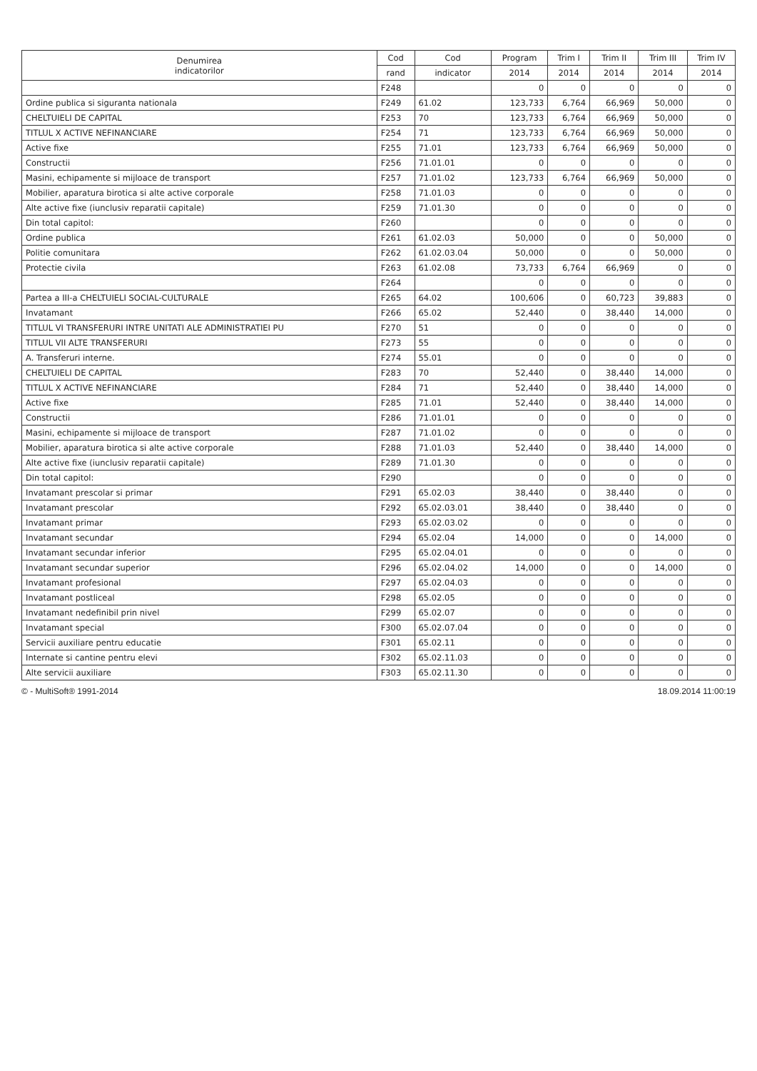| Denumirea indicatorilor | Cod | Cod | Program | Trim I | Trim II | Trim III | Trim IV |
| --- | --- | --- | --- | --- | --- | --- | --- |
| | rand | indicator | 2014 | 2014 | 2014 | 2014 | 2014 |
| | F248 | | 0 | 0 | 0 | 0 | 0 |
| Ordine publica si siguranta nationala | F249 | 61.02 | 123,733 | 6,764 | 66,969 | 50,000 | 0 |
| CHELTUIELI DE CAPITAL | F253 | 70 | 123,733 | 6,764 | 66,969 | 50,000 | 0 |
| TITLUL X ACTIVE NEFINANCIARE | F254 | 71 | 123,733 | 6,764 | 66,969 | 50,000 | 0 |
| Active fixe | F255 | 71.01 | 123,733 | 6,764 | 66,969 | 50,000 | 0 |
| Constructii | F256 | 71.01.01 | 0 | 0 | 0 | 0 | 0 |
| Masini, echipamente si mijloace de transport | F257 | 71.01.02 | 123,733 | 6,764 | 66,969 | 50,000 | 0 |
| Mobilier, aparatura birotica si alte active corporale | F258 | 71.01.03 | 0 | 0 | 0 | 0 | 0 |
| Alte active fixe (iunclusiv reparatii capitale) | F259 | 71.01.30 | 0 | 0 | 0 | 0 | 0 |
| Din total capitol: | F260 | | 0 | 0 | 0 | 0 | 0 |
| Ordine publica | F261 | 61.02.03 | 50,000 | 0 | 0 | 50,000 | 0 |
| Politie comunitara | F262 | 61.02.03.04 | 50,000 | 0 | 0 | 50,000 | 0 |
| Protectie civila | F263 | 61.02.08 | 73,733 | 6,764 | 66,969 | 0 | 0 |
| | F264 | | 0 | 0 | 0 | 0 | 0 |
| Partea a III-a CHELTUIELI SOCIAL-CULTURALE | F265 | 64.02 | 100,606 | 0 | 60,723 | 39,883 | 0 |
| Invatamant | F266 | 65.02 | 52,440 | 0 | 38,440 | 14,000 | 0 |
| TITLUL VI TRANSFERURI INTRE UNITATI ALE ADMINISTRATIEI PU | F270 | 51 | 0 | 0 | 0 | 0 | 0 |
| TITLUL VII ALTE TRANSFERURI | F273 | 55 | 0 | 0 | 0 | 0 | 0 |
| A. Transferuri interne. | F274 | 55.01 | 0 | 0 | 0 | 0 | 0 |
| CHELTUIELI DE CAPITAL | F283 | 70 | 52,440 | 0 | 38,440 | 14,000 | 0 |
| TITLUL X ACTIVE NEFINANCIARE | F284 | 71 | 52,440 | 0 | 38,440 | 14,000 | 0 |
| Active fixe | F285 | 71.01 | 52,440 | 0 | 38,440 | 14,000 | 0 |
| Constructii | F286 | 71.01.01 | 0 | 0 | 0 | 0 | 0 |
| Masini, echipamente si mijloace de transport | F287 | 71.01.02 | 0 | 0 | 0 | 0 | 0 |
| Mobilier, aparatura birotica si alte active corporale | F288 | 71.01.03 | 52,440 | 0 | 38,440 | 14,000 | 0 |
| Alte active fixe (iunclusiv reparatii capitale) | F289 | 71.01.30 | 0 | 0 | 0 | 0 | 0 |
| Din total capitol: | F290 | | 0 | 0 | 0 | 0 | 0 |
| Invatamant prescolar si primar | F291 | 65.02.03 | 38,440 | 0 | 38,440 | 0 | 0 |
| Invatamant prescolar | F292 | 65.02.03.01 | 38,440 | 0 | 38,440 | 0 | 0 |
| Invatamant primar | F293 | 65.02.03.02 | 0 | 0 | 0 | 0 | 0 |
| Invatamant secundar | F294 | 65.02.04 | 14,000 | 0 | 0 | 14,000 | 0 |
| Invatamant secundar inferior | F295 | 65.02.04.01 | 0 | 0 | 0 | 0 | 0 |
| Invatamant secundar superior | F296 | 65.02.04.02 | 14,000 | 0 | 0 | 14,000 | 0 |
| Invatamant profesional | F297 | 65.02.04.03 | 0 | 0 | 0 | 0 | 0 |
| Invatamant postliceal | F298 | 65.02.05 | 0 | 0 | 0 | 0 | 0 |
| Invatamant nedefinibil prin nivel | F299 | 65.02.07 | 0 | 0 | 0 | 0 | 0 |
| Invatamant special | F300 | 65.02.07.04 | 0 | 0 | 0 | 0 | 0 |
| Servicii auxiliare pentru educatie | F301 | 65.02.11 | 0 | 0 | 0 | 0 | 0 |
| Internate si cantine pentru elevi | F302 | 65.02.11.03 | 0 | 0 | 0 | 0 | 0 |
| Alte servicii auxiliare | F303 | 65.02.11.30 | 0 | 0 | 0 | 0 | 0 |
© - MultiSoft® 1991-2014 18.09.2014 11:00:19